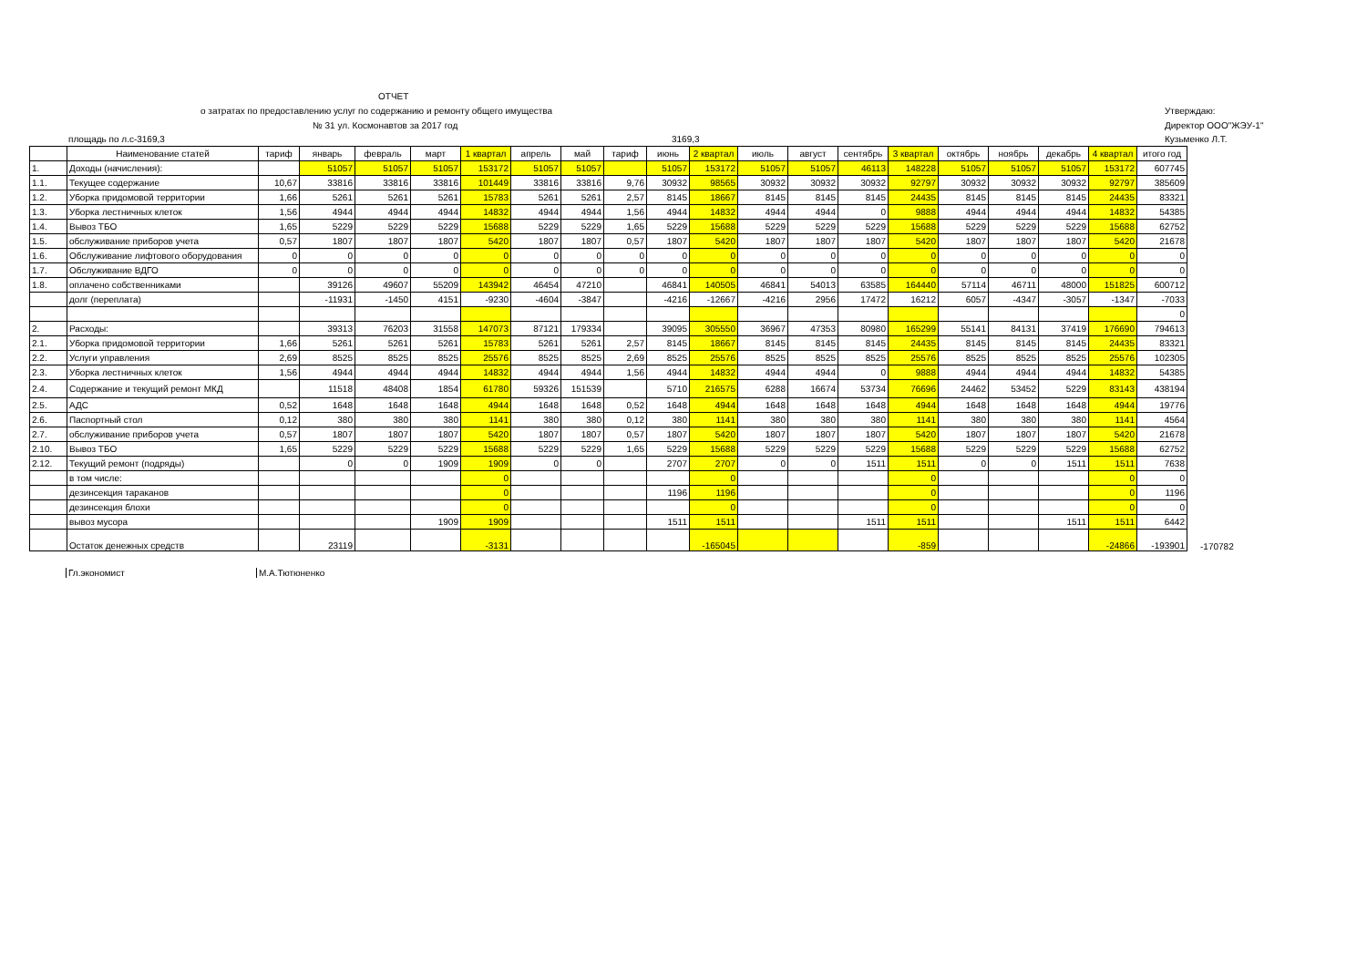ОТЧЕТ
о затратах по предоставлению услуг по содержанию и ремонту общего имущества
№ 31 ул. Космонавтов за 2017 год
площадь по л.с-3169,3 3169,3
Утверждаю:
Директор ООО"ЖЭУ-1"
Кузьменко Л.Т.
| | Наименование статей | тариф | январь | февраль | март | 1 квартал | апрель | май | тариф | июнь | 2 квартал | июль | август | сентябрь | 3 квартал | октябрь | ноябрь | декабрь | 4 квартал | итого год | |
| --- | --- | --- | --- | --- | --- | --- | --- | --- | --- | --- | --- | --- | --- | --- | --- | --- | --- | --- | --- | --- | --- |
| 1. | Доходы (начисления): | | 51057 | 51057 | 51057 | 153172 | 51057 | 51057 | | 51057 | 153172 | 51057 | 51057 | 46113 | 148228 | 51057 | 51057 | 51057 | 153172 | 607745 | |
| 1.1. | Текущее содержание | 10,67 | 33816 | 33816 | 33816 | 101449 | 33816 | 33816 | 9,76 | 30932 | 98565 | 30932 | 30932 | 30932 | 92797 | 30932 | 30932 | 30932 | 92797 | 385609 | |
| 1.2. | Уборка придомовой территории | 1,66 | 5261 | 5261 | 5261 | 15783 | 5261 | 5261 | 2,57 | 8145 | 18667 | 8145 | 8145 | 8145 | 24435 | 8145 | 8145 | 8145 | 24435 | 83321 | |
| 1.3. | Уборка лестничных клеток | 1,56 | 4944 | 4944 | 4944 | 14832 | 4944 | 4944 | 1,56 | 4944 | 14832 | 4944 | 4944 | 0 | 9888 | 4944 | 4944 | 4944 | 14832 | 54385 | |
| 1.4. | Вывоз ТБО | 1,65 | 5229 | 5229 | 5229 | 15688 | 5229 | 5229 | 1,65 | 5229 | 15688 | 5229 | 5229 | 5229 | 15688 | 5229 | 5229 | 5229 | 15688 | 62752 | |
| 1.5. | обслуживание приборов учета | 0,57 | 1807 | 1807 | 1807 | 5420 | 1807 | 1807 | 0,57 | 1807 | 5420 | 1807 | 1807 | 1807 | 5420 | 1807 | 1807 | 1807 | 5420 | 21678 | |
| 1.6. | Обслуживание лифтового оборудования | 0 | 0 | 0 | 0 | 0 | 0 | 0 | 0 | 0 | 0 | 0 | 0 | 0 | 0 | 0 | 0 | 0 | 0 | 0 | |
| 1.7. | Обслуживание ВДГО | 0 | 0 | 0 | 0 | 0 | 0 | 0 | 0 | 0 | 0 | 0 | 0 | 0 | 0 | 0 | 0 | 0 | 0 | 0 | |
| 1.8. | оплачено собственниками | | 39126 | 49607 | 55209 | 143942 | 46454 | 47210 | | 46841 | 140505 | 46841 | 54013 | 63585 | 164440 | 57114 | 46711 | 48000 | 151825 | 600712 | |
| | долг (переплата) | | -11931 | -1450 | 4151 | -9230 | -4604 | -3847 | | -4216 | -12667 | -4216 | 2956 | 17472 | 16212 | 6057 | -4347 | -3057 | -1347 | -7033 | |
| | | | | | | | | | | | | | | | | | | | | 0 | |
| 2. | Расходы: | | 39313 | 76203 | 31558 | 147073 | 87121 | 179334 | | 39095 | 305550 | 36967 | 47353 | 80980 | 165299 | 55141 | 84131 | 37419 | 176690 | 794613 | |
| 2.1. | Уборка придомовой территории | 1,66 | 5261 | 5261 | 5261 | 15783 | 5261 | 5261 | 2,57 | 8145 | 18667 | 8145 | 8145 | 8145 | 24435 | 8145 | 8145 | 8145 | 24435 | 83321 | |
| 2.2. | Услуги управления | 2,69 | 8525 | 8525 | 8525 | 25576 | 8525 | 8525 | 2,69 | 8525 | 25576 | 8525 | 8525 | 8525 | 25576 | 8525 | 8525 | 8525 | 25576 | 102305 | |
| 2.3. | Уборка лестничных клеток | 1,56 | 4944 | 4944 | 4944 | 14832 | 4944 | 4944 | 1,56 | 4944 | 14832 | 4944 | 4944 | 0 | 9888 | 4944 | 4944 | 4944 | 14832 | 54385 | |
| 2.4. | Содержание и текущий ремонт МКД | | 11518 | 48408 | 1854 | 61780 | 59326 | 151539 | | 5710 | 216575 | 6288 | 16674 | 53734 | 76696 | 24462 | 53452 | 5229 | 83143 | 438194 | |
| 2.5. | АДС | 0,52 | 1648 | 1648 | 1648 | 4944 | 1648 | 1648 | 0,52 | 1648 | 4944 | 1648 | 1648 | 1648 | 4944 | 1648 | 1648 | 1648 | 4944 | 19776 | |
| 2.6. | Паспортный стол | 0,12 | 380 | 380 | 380 | 1141 | 380 | 380 | 0,12 | 380 | 1141 | 380 | 380 | 380 | 1141 | 380 | 380 | 380 | 1141 | 4564 | |
| 2.7. | обслуживание приборов учета | 0,57 | 1807 | 1807 | 1807 | 5420 | 1807 | 1807 | 0,57 | 1807 | 5420 | 1807 | 1807 | 1807 | 5420 | 1807 | 1807 | 1807 | 5420 | 21678 | |
| 2.10. | Вывоз ТБО | 1,65 | 5229 | 5229 | 5229 | 15688 | 5229 | 5229 | 1,65 | 5229 | 15688 | 5229 | 5229 | 5229 | 15688 | 5229 | 5229 | 5229 | 15688 | 62752 | |
| 2.12. | Текущий ремонт (подряды) | | 0 | 0 | 1909 | 1909 | 0 | 0 | | 2707 | 2707 | 0 | 0 | 1511 | 1511 | 0 | 0 | 1511 | 1511 | 7638 | |
| | в том числе: | | | | | 0 | | | | | 0 | | | | 0 | | | | 0 | 0 | |
| | дезинсекция тараканов | | | | | 0 | | | | 1196 | 1196 | | | | 0 | | | | 0 | 1196 | |
| | дезинсекция блохи | | | | | 0 | | | | | 0 | | | | 0 | | | | 0 | 0 | |
| | вывоз мусора | | | | 1909 | 1909 | | | | 1511 | 1511 | | | 1511 | 1511 | | | 1511 | 1511 | 6442 | |
| | Остаток денежных средств | | 23119 | | | -3131 | | | | | -165045 | | | | -859 | | | | -24866 | -193901 | -170782 |
Гл.экономист М.А.Тютюненко